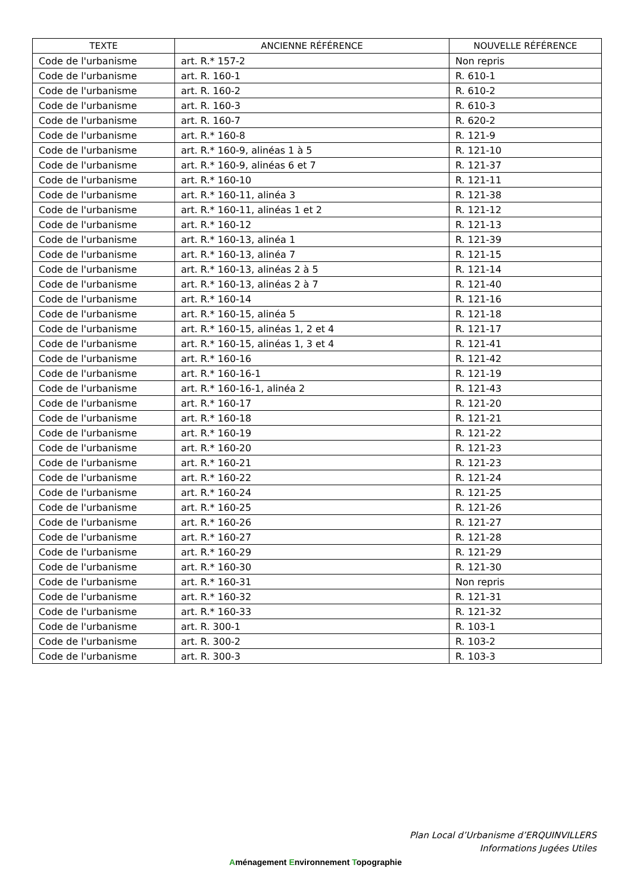| TEXTE | ANCIENNE RÉFÉRENCE | NOUVELLE RÉFÉRENCE |
| --- | --- | --- |
| Code de l'urbanisme | art. R.* 157-2 | Non repris |
| Code de l'urbanisme | art. R. 160-1 | R. 610-1 |
| Code de l'urbanisme | art. R. 160-2 | R. 610-2 |
| Code de l'urbanisme | art. R. 160-3 | R. 610-3 |
| Code de l'urbanisme | art. R. 160-7 | R. 620-2 |
| Code de l'urbanisme | art. R.* 160-8 | R. 121-9 |
| Code de l'urbanisme | art. R.* 160-9, alinéas 1 à 5 | R. 121-10 |
| Code de l'urbanisme | art. R.* 160-9, alinéas 6 et 7 | R. 121-37 |
| Code de l'urbanisme | art. R.* 160-10 | R. 121-11 |
| Code de l'urbanisme | art. R.* 160-11, alinéa 3 | R. 121-38 |
| Code de l'urbanisme | art. R.* 160-11, alinéas 1 et 2 | R. 121-12 |
| Code de l'urbanisme | art. R.* 160-12 | R. 121-13 |
| Code de l'urbanisme | art. R.* 160-13, alinéa 1 | R. 121-39 |
| Code de l'urbanisme | art. R.* 160-13, alinéa 7 | R. 121-15 |
| Code de l'urbanisme | art. R.* 160-13, alinéas 2 à 5 | R. 121-14 |
| Code de l'urbanisme | art. R.* 160-13, alinéas 2 à 7 | R. 121-40 |
| Code de l'urbanisme | art. R.* 160-14 | R. 121-16 |
| Code de l'urbanisme | art. R.* 160-15, alinéa 5 | R. 121-18 |
| Code de l'urbanisme | art. R.* 160-15, alinéas 1, 2 et 4 | R. 121-17 |
| Code de l'urbanisme | art. R.* 160-15, alinéas 1, 3 et 4 | R. 121-41 |
| Code de l'urbanisme | art. R.* 160-16 | R. 121-42 |
| Code de l'urbanisme | art. R.* 160-16-1 | R. 121-19 |
| Code de l'urbanisme | art. R.* 160-16-1, alinéa 2 | R. 121-43 |
| Code de l'urbanisme | art. R.* 160-17 | R. 121-20 |
| Code de l'urbanisme | art. R.* 160-18 | R. 121-21 |
| Code de l'urbanisme | art. R.* 160-19 | R. 121-22 |
| Code de l'urbanisme | art. R.* 160-20 | R. 121-23 |
| Code de l'urbanisme | art. R.* 160-21 | R. 121-23 |
| Code de l'urbanisme | art. R.* 160-22 | R. 121-24 |
| Code de l'urbanisme | art. R.* 160-24 | R. 121-25 |
| Code de l'urbanisme | art. R.* 160-25 | R. 121-26 |
| Code de l'urbanisme | art. R.* 160-26 | R. 121-27 |
| Code de l'urbanisme | art. R.* 160-27 | R. 121-28 |
| Code de l'urbanisme | art. R.* 160-29 | R. 121-29 |
| Code de l'urbanisme | art. R.* 160-30 | R. 121-30 |
| Code de l'urbanisme | art. R.* 160-31 | Non repris |
| Code de l'urbanisme | art. R.* 160-32 | R. 121-31 |
| Code de l'urbanisme | art. R.* 160-33 | R. 121-32 |
| Code de l'urbanisme | art. R. 300-1 | R. 103-1 |
| Code de l'urbanisme | art. R. 300-2 | R. 103-2 |
| Code de l'urbanisme | art. R. 300-3 | R. 103-3 |
Plan Local d’Urbanisme d’ERQUINVILLERS
Informations Jugées Utiles
Aménagement Environnement Topographie